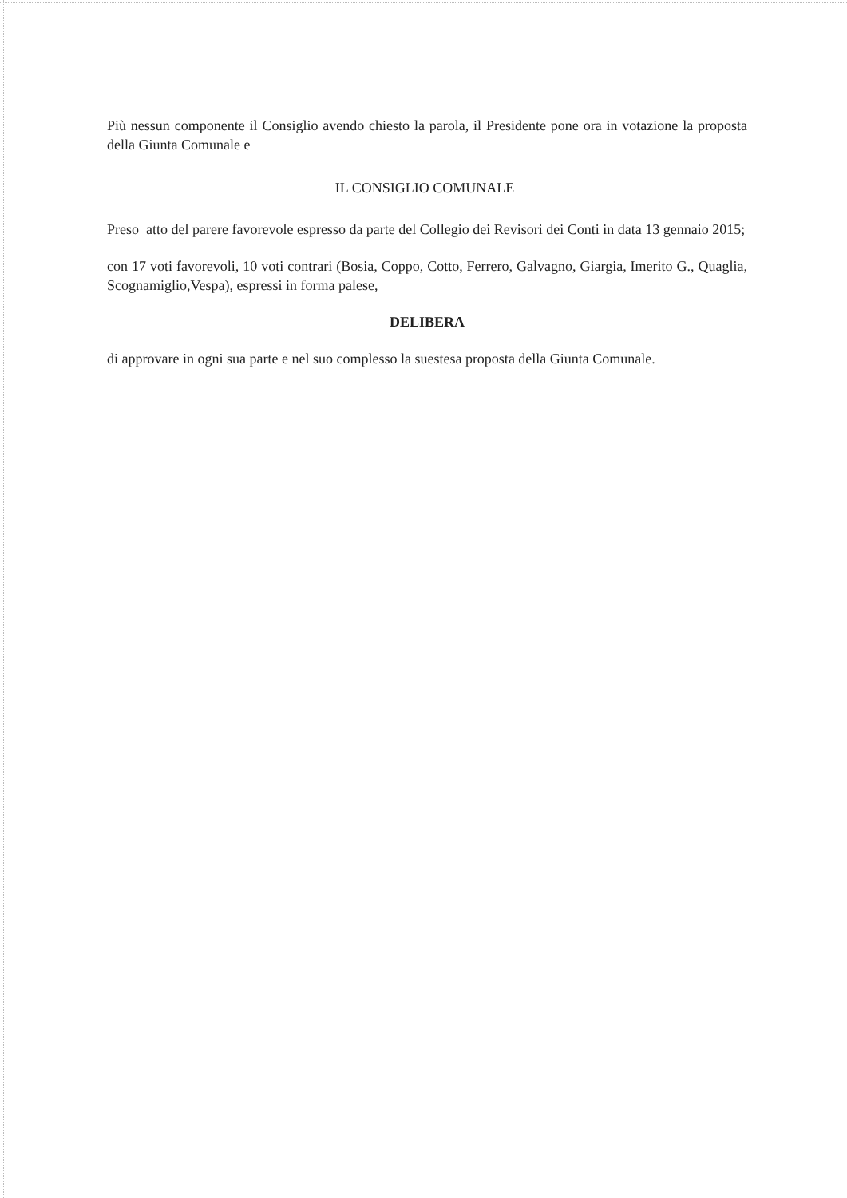Più nessun componente il Consiglio avendo chiesto la parola, il Presidente pone ora in votazione la proposta della Giunta Comunale e
IL CONSIGLIO COMUNALE
Preso atto del parere favorevole espresso da parte del Collegio dei Revisori dei Conti in data 13 gennaio 2015;
con 17 voti favorevoli, 10 voti contrari (Bosia, Coppo, Cotto, Ferrero, Galvagno, Giargia, Imerito G., Quaglia, Scognamiglio,Vespa), espressi in forma palese,
DELIBERA
di approvare in ogni sua parte e nel suo complesso la suestesa proposta della Giunta Comunale.